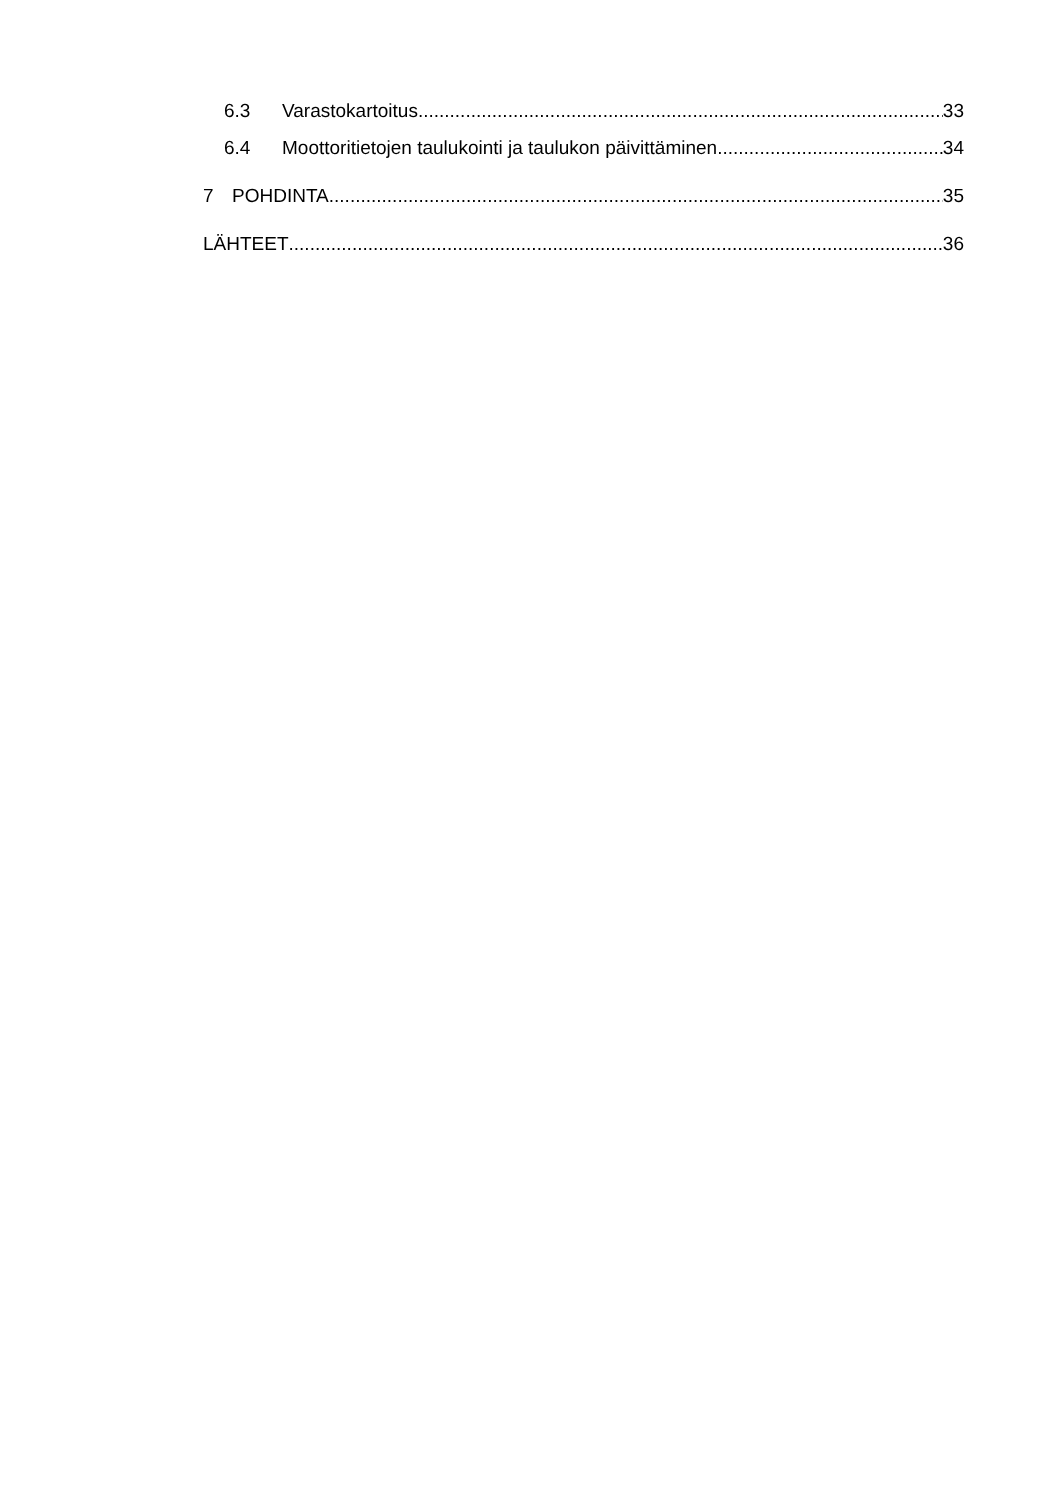6.3 Varastokartoitus 33
6.4 Moottoritietojen taulukointi ja taulukon päivittäminen 34
7 POHDINTA 35
LÄHTEET 36